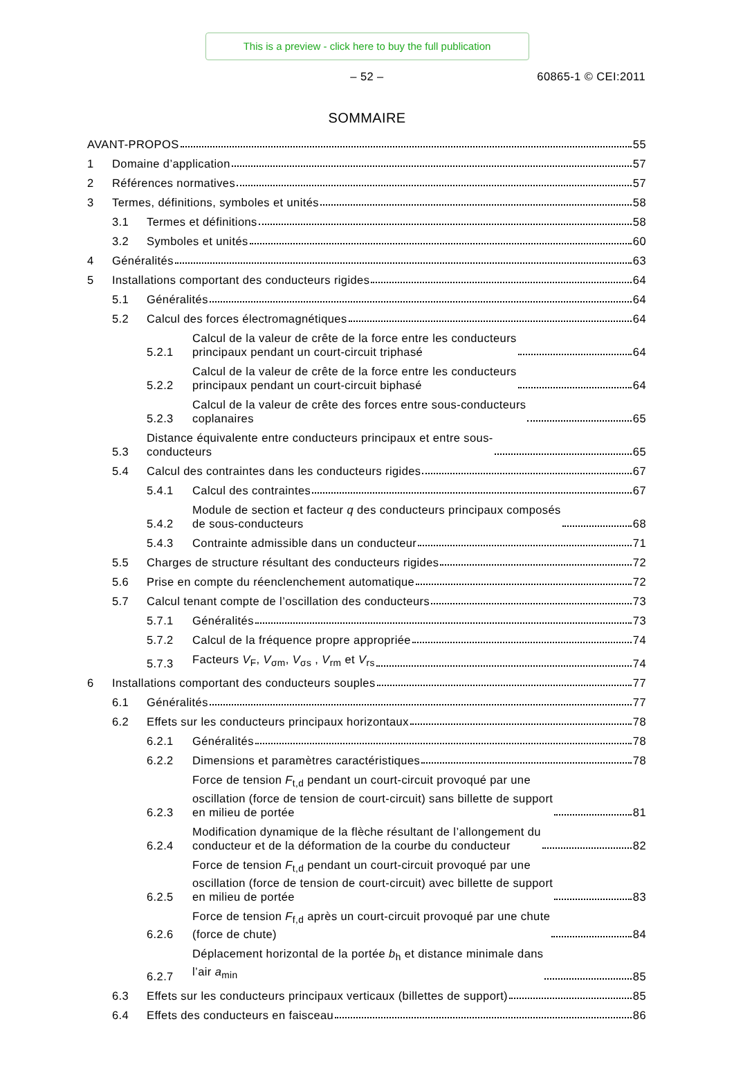This is a preview - click here to buy the full publication
– 52 – 60865-1 © CEI:2011
SOMMAIRE
AVANT-PROPOS
55
1
Domaine d’application
57
2
Références normatives
57
3
Termes, définitions, symboles et unités
58
3.1
Termes et définitions
58
3.2
Symboles et unités
60
4
Généralités
63
5
Installations comportant des conducteurs rigides
64
5.1
Généralités
64
5.2
Calcul des forces électromagnétiques
64
5.2.1
Calcul de la valeur de crête de la force entre les conducteurs
principaux pendant un court-circuit triphasé
64
5.2.2
Calcul de la valeur de crête de la force entre les conducteurs
principaux pendant un court-circuit biphasé
64
5.2.3
Calcul de la valeur de crête des forces entre sous-conducteurs
coplanaires
65
5.3
Distance équivalente entre conducteurs principaux et entre sous-
conducteurs
65
5.4
Calcul des contraintes dans les conducteurs rigides
67
5.4.1
Calcul des contraintes
67
5.4.2
Module de section et facteur q des conducteurs principaux composés
de sous-conducteurs
68
5.4.3
Contrainte admissible dans un conducteur
71
5.5
Charges de structure résultant des conducteurs rigides
72
5.6
Prise en compte du réenclenchement automatique
72
5.7
Calcul tenant compte de l’oscillation des conducteurs
73
5.7.1
Généralités
73
5.7.2
Calcul de la fréquence propre appropriée
74
5.7.3
Facteurs V<sub>F</sub>, V<sub>σm</sub>, V<sub>σs</sub> , V<sub>rm</sub> et V<sub>rs</sub>
74
6
Installations comportant des conducteurs souples
77
6.1
Généralités
77
6.2
Effets sur les conducteurs principaux horizontaux
78
6.2.1
Généralités
78
6.2.2
Dimensions et paramètres caractéristiques
78
6.2.3
Force de tension F<sub>t,d</sub> pendant un court-circuit provoqué par une
oscillation (force de tension de court-circuit) sans billette de support
en milieu de portée
81
6.2.4
Modification dynamique de la flèche résultant de l’allongement du
conducteur et de la déformation de la courbe du conducteur
82
6.2.5
Force de tension F<sub>t,d</sub> pendant un court-circuit provoqué par une
oscillation (force de tension de court-circuit) avec billette de support
en milieu de portée
83
6.2.6
Force de tension F<sub>f,d</sub> après un court-circuit provoqué par une chute
(force de chute)
84
6.2.7
Déplacement horizontal de la portée b<sub>h</sub> et distance minimale dans
l’air a<sub>min</sub>
85
6.3
Effets sur les conducteurs principaux verticaux (billettes de support)
85
6.4
Effets des conducteurs en faisceau
86